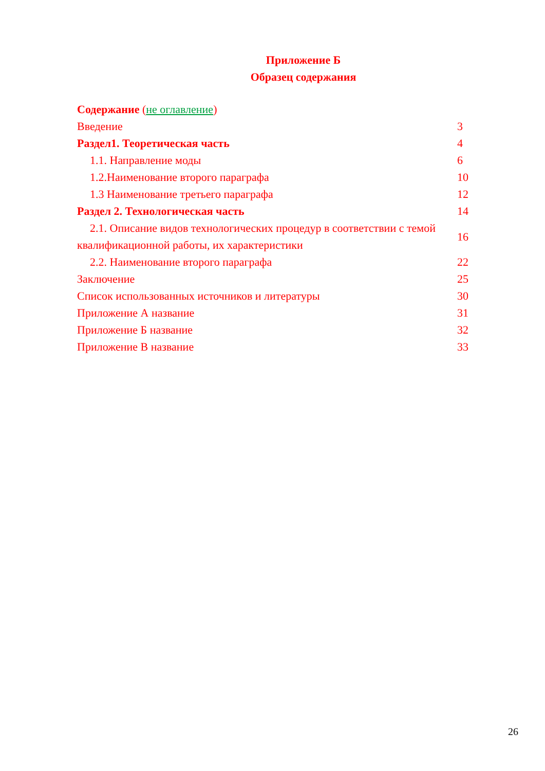Приложение Б
Образец содержания
| Содержание ( не оглавление ) | |
| Введение | 3 |
| Раздел1. Теоретическая часть | 4 |
| 1.1. Направление моды | 6 |
| 1.2.Наименование второго параграфа | 10 |
| 1.3 Наименование третьего параграфа | 12 |
| Раздел 2. Технологическая часть | 14 |
| 2.1. Описание видов технологических процедур в соответствии с темой квалификационной работы, их характеристики | 16 |
| 2.2. Наименование второго параграфа | 22 |
| Заключение | 25 |
| Список использованных источников и литературы | 30 |
| Приложение А название | 31 |
| Приложение Б название | 32 |
| Приложение В название | 33 |
26